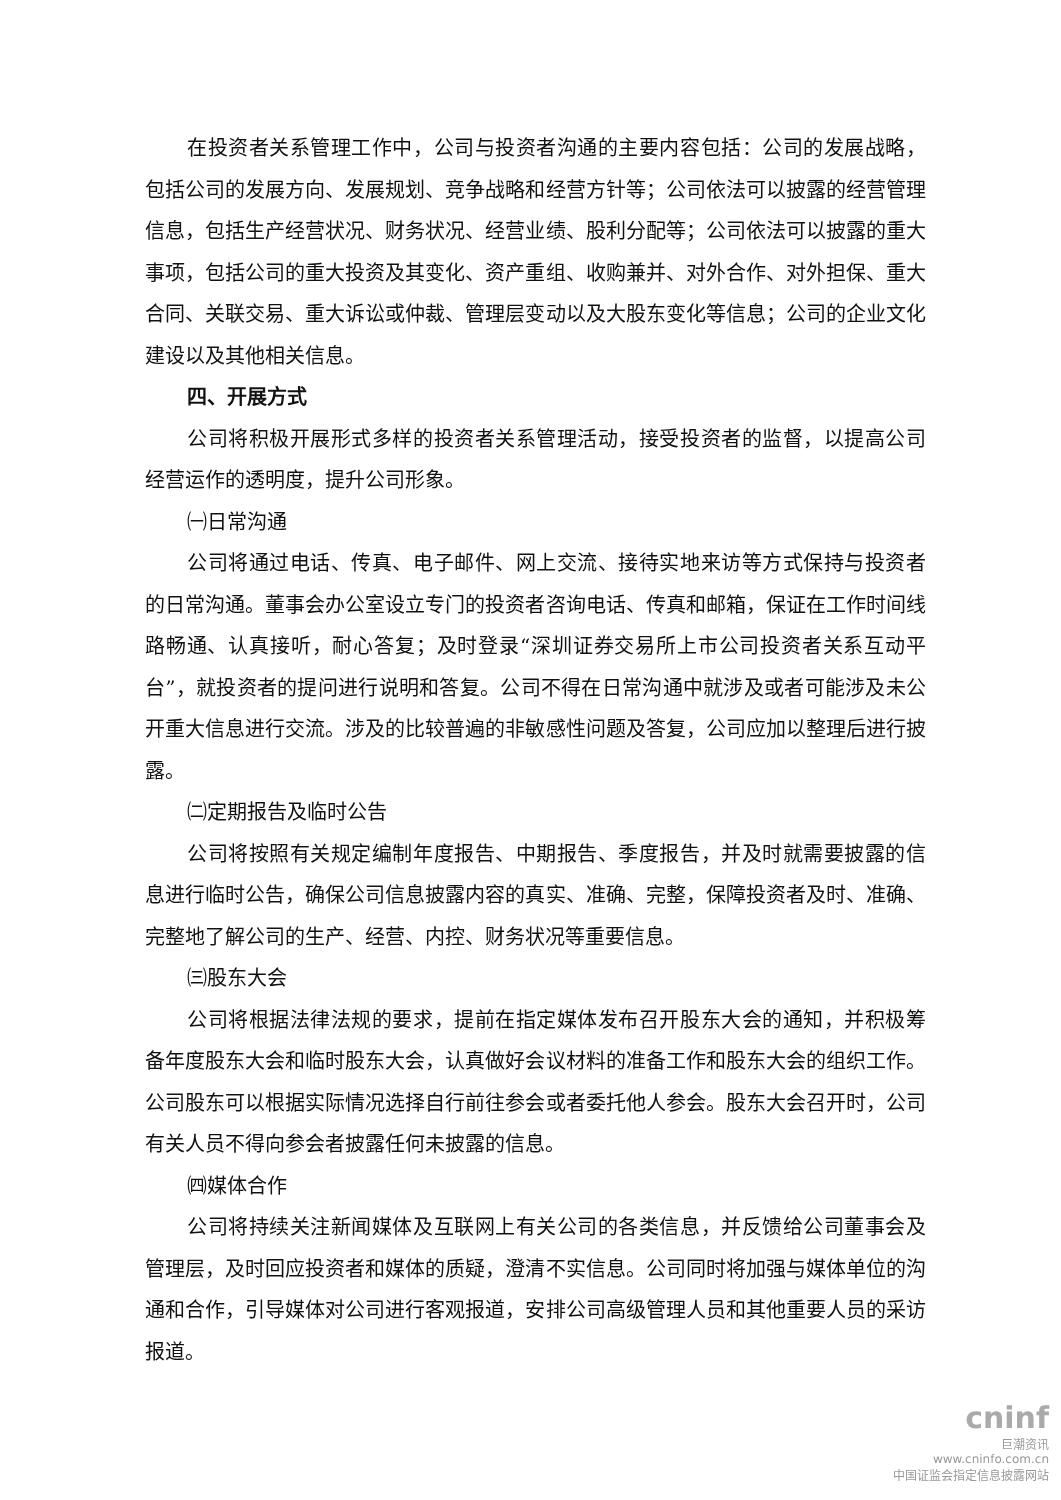在投资者关系管理工作中，公司与投资者沟通的主要内容包括：公司的发展战略，包括公司的发展方向、发展规划、竞争战略和经营方针等；公司依法可以披露的经营管理信息，包括生产经营状况、财务状况、经营业绩、股利分配等；公司依法可以披露的重大事项，包括公司的重大投资及其变化、资产重组、收购兼并、对外合作、对外担保、重大合同、关联交易、重大诉讼或仲裁、管理层变动以及大股东变化等信息；公司的企业文化建设以及其他相关信息。
四、开展方式
公司将积极开展形式多样的投资者关系管理活动，接受投资者的监督，以提高公司经营运作的透明度，提升公司形象。
㈠日常沟通
公司将通过电话、传真、电子邮件、网上交流、接待实地来访等方式保持与投资者的日常沟通。董事会办公室设立专门的投资者咨询电话、传真和邮箱，保证在工作时间线路畅通、认真接听，耐心答复；及时登录“深圳证券交易所上市公司投资者关系互动平台”，就投资者的提问进行说明和答复。公司不得在日常沟通中就涉及或者可能涉及未公开重大信息进行交流。涉及的比较普遍的非敏感性问题及答复，公司应加以整理后进行披露。
㈡定期报告及临时公告
公司将按照有关规定编制年度报告、中期报告、季度报告，并及时就需要披露的信息进行临时公告，确保公司信息披露内容的真实、准确、完整，保障投资者及时、准确、完整地了解公司的生产、经营、内控、财务状况等重要信息。
㈢股东大会
公司将根据法律法规的要求，提前在指定媒体发布召开股东大会的通知，并积极筹备年度股东大会和临时股东大会，认真做好会议材料的准备工作和股东大会的组织工作。公司股东可以根据实际情况选择自行前往参会或者委托他人参会。股东大会召开时，公司有关人员不得向参会者披露任何未披露的信息。
㈣媒体合作
公司将持续关注新闻媒体及互联网上有关公司的各类信息，并反馈给公司董事会及管理层，及时回应投资者和媒体的质疑，澄清不实信息。公司同时将加强与媒体单位的沟通和合作，引导媒体对公司进行客观报道，安排公司高级管理人员和其他重要人员的采访报道。
cninf
巨潮资讯
www.cninfo.com.cn
中国证监会指定信息披露网站